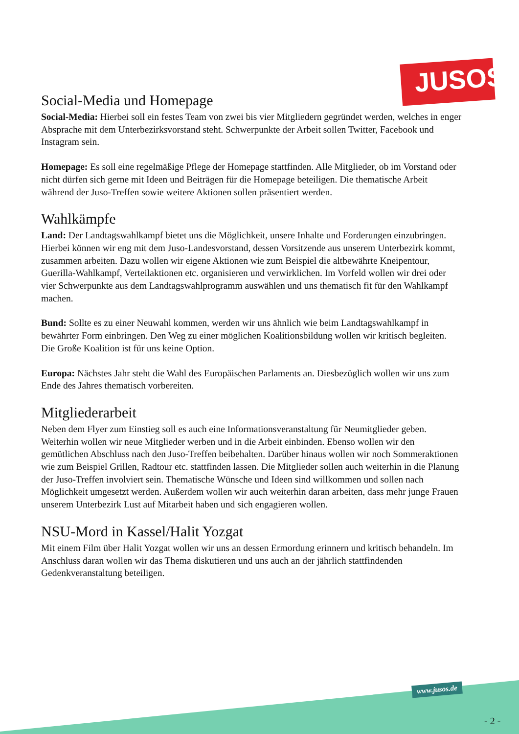JUSOS
Social-Media und Homepage
Social-Media: Hierbei soll ein festes Team von zwei bis vier Mitgliedern gegründet werden, welches in enger Absprache mit dem Unterbezirksvorstand steht. Schwerpunkte der Arbeit sollen Twitter, Facebook und Instagram sein.
Homepage: Es soll eine regelmäßige Pflege der Homepage stattfinden. Alle Mitglieder, ob im Vorstand oder nicht dürfen sich gerne mit Ideen und Beiträgen für die Homepage beteiligen. Die thematische Arbeit während der Juso-Treffen sowie weitere Aktionen sollen präsentiert werden.
Wahlkämpfe
Land: Der Landtagswahlkampf bietet uns die Möglichkeit, unsere Inhalte und Forderungen einzubringen. Hierbei können wir eng mit dem Juso-Landesvorstand, dessen Vorsitzende aus unserem Unterbezirk kommt, zusammen arbeiten. Dazu wollen wir eigene Aktionen wie zum Beispiel die altbewährte Kneipentour, Guerilla-Wahlkampf, Verteilaktionen etc. organisieren und verwirklichen. Im Vorfeld wollen wir drei oder vier Schwerpunkte aus dem Landtagswahlprogramm auswählen und uns thematisch fit für den Wahlkampf machen.
Bund: Sollte es zu einer Neuwahl kommen, werden wir uns ähnlich wie beim Landtagswahlkampf in bewährter Form einbringen. Den Weg zu einer möglichen Koalitionsbildung wollen wir kritisch begleiten. Die Große Koalition ist für uns keine Option.
Europa: Nächstes Jahr steht die Wahl des Europäischen Parlaments an. Diesbezüglich wollen wir uns zum Ende des Jahres thematisch vorbereiten.
Mitgliederarbeit
Neben dem Flyer zum Einstieg soll es auch eine Informationsveranstaltung für Neumitglieder geben. Weiterhin wollen wir neue Mitglieder werben und in die Arbeit einbinden. Ebenso wollen wir den gemütlichen Abschluss nach den Juso-Treffen beibehalten. Darüber hinaus wollen wir noch Sommeraktionen wie zum Beispiel Grillen, Radtour etc. stattfinden lassen. Die Mitglieder sollen auch weiterhin in die Planung der Juso-Treffen involviert sein. Thematische Wünsche und Ideen sind willkommen und sollen nach Möglichkeit umgesetzt werden. Außerdem wollen wir auch weiterhin daran arbeiten, dass mehr junge Frauen unserem Unterbezirk Lust auf Mitarbeit haben und sich engagieren wollen.
NSU-Mord in Kassel/Halit Yozgat
Mit einem Film über Halit Yozgat wollen wir uns an dessen Ermordung erinnern und kritisch behandeln. Im Anschluss daran wollen wir das Thema diskutieren und uns auch an der jährlich stattfindenden Gedenkveranstaltung beteiligen.
www.jusos.de
- 2 -